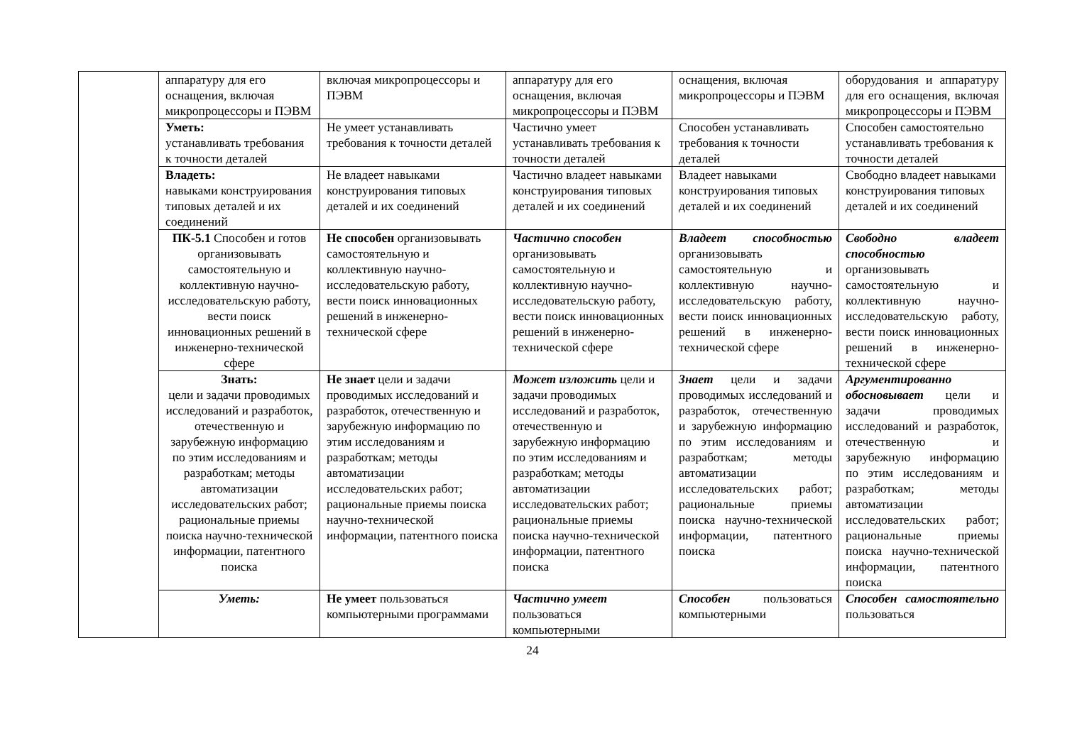| | аппаратуру для его оснащения, включая микропроцессоры и ПЭВМ | включая микропроцессоры и ПЭВМ | аппаратуру для его оснащения, включая микропроцессоры и ПЭВМ | оснащения, включая микропроцессоры и ПЭВМ | оборудования и аппаратуру для его оснащения, включая микропроцессоры и ПЭВМ |
| | Уметь: устанавливать требования к точности деталей | Не умеет устанавливать требования к точности деталей | Частично умеет устанавливать требования к точности деталей | Способен устанавливать требования к точности деталей | Способен самостоятельно устанавливать требования к точности деталей |
| | Владеть: навыками конструирования типовых деталей и их соединений | Не владеет навыками конструирования типовых деталей и их соединений | Частично владеет навыками конструирования типовых деталей и их соединений | Владеет навыками конструирования типовых деталей и их соединений | Свободно владеет навыками конструирования типовых деталей и их соединений |
| | ПК-5.1 Способен и готов организовывать самостоятельную и коллективную научно-исследовательскую работу, вести поиск инновационных решений в инженерно-технической сфере | Не способен организовывать самостоятельную и коллективную научно-исследовательскую работу, вести поиск инновационных решений в инженерно-технической сфере | Частично способен организовывать самостоятельную и коллективную научно-исследовательскую работу, вести поиск инновационных решений в инженерно-технической сфере | Владеет способностью организовывать самостоятельную и коллективную научно-исследовательскую работу, вести поиск инновационных решений в инженерно-технической сфере | Свободно владеет способностью организовывать самостоятельную и коллективную научно-исследовательскую работу, вести поиск инновационных решений в инженерно-технической сфере |
| | Знать: цели и задачи проводимых исследований и разработок, отечественную и зарубежную информацию по этим исследованиям и разработкам; методы автоматизации исследовательских работ; рациональные приемы поиска научно-технической информации, патентного поиска | Не знает цели и задачи проводимых исследований и разработок, отечественную и зарубежную информацию по этим исследованиям и разработкам; методы автоматизации исследовательских работ; рациональные приемы поиска научно-технической информации, патентного поиска | Может изложить цели и задачи проводимых исследований и разработок, отечественную и зарубежную информацию по этим исследованиям и разработкам; методы автоматизации исследовательских работ; рациональные приемы поиска научно-технической информации, патентного поиска | Знает цели и задачи проводимых исследований и разработок, отечественную и зарубежную информацию по этим исследованиям и разработкам; методы автоматизации исследовательских работ; рациональные приемы поиска научно-технической информации, патентного поиска | Аргументированно обосновывает цели и задачи проводимых исследований и разработок, отечественную и зарубежную информацию по этим исследованиям и разработкам; методы автоматизации исследовательских работ; рациональные приемы поиска научно-технической информации, патентного поиска |
| | Уметь: | Не умеет пользоваться компьютерными программами | Частично умеет пользоваться компьютерными | Способен пользоваться компьютерными | Способен самостоятельно пользоваться |
24